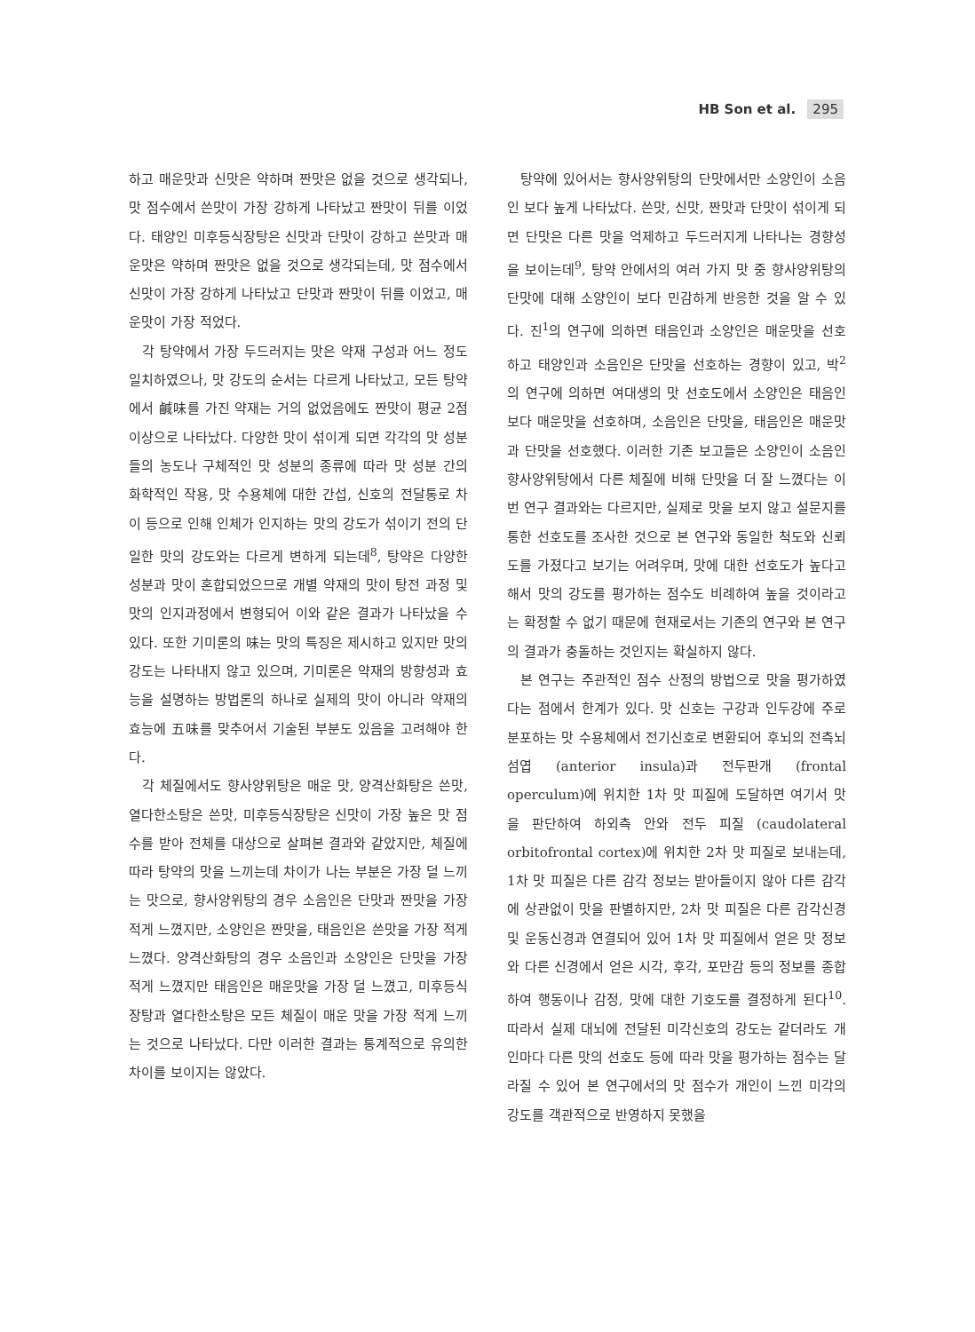HB Son et al. 295
하고 매운맛과 신맛은 약하며 짠맛은 없을 것으로 생각되나, 맛 점수에서 쓴맛이 가장 강하게 나타났고 짠맛이 뒤를 이었다. 태양인 미후등식장탕은 신맛과 단맛이 강하고 쓴맛과 매운맛은 약하며 짠맛은 없을 것으로 생각되는데, 맛 점수에서 신맛이 가장 강하게 나타났고 단맛과 짠맛이 뒤를 이었고, 매운맛이 가장 적었다.
각 탕약에서 가장 두드러지는 맛은 약재 구성과 어느 정도 일치하였으나, 맛 강도의 순서는 다르게 나타났고, 모든 탕약에서 鹹味를 가진 약재는 거의 없었음에도 짠맛이 평균 2점 이상으로 나타났다. 다양한 맛이 섞이게 되면 각각의 맛 성분들의 농도나 구체적인 맛 성분의 종류에 따라 맛 성분 간의 화학적인 작용, 맛 수용체에 대한 간섭, 신호의 전달통로 차이 등으로 인해 인체가 인지하는 맛의 강도가 섞이기 전의 단일한 맛의 강도와는 다르게 변하게 되는데<sup>8</sup>, 탕약은 다양한 성분과 맛이 혼합되었으므로 개별 약재의 맛이 탕전 과정 및 맛의 인지과정에서 변형되어 이와 같은 결과가 나타났을 수 있다. 또한 기미론의 味는 맛의 특징은 제시하고 있지만 맛의 강도는 나타내지 않고 있으며, 기미론은 약재의 방향성과 효능을 설명하는 방법론의 하나로 실제의 맛이 아니라 약재의 효능에 五味를 맞추어서 기술된 부분도 있음을 고려해야 한다.
각 체질에서도 향사양위탕은 매운 맛, 양격산화탕은 쓴맛, 열다한소탕은 쓴맛, 미후등식장탕은 신맛이 가장 높은 맛 점수를 받아 전체를 대상으로 살펴본 결과와 같았지만, 체질에 따라 탕약의 맛을 느끼는데 차이가 나는 부분은 가장 덜 느끼는 맛으로, 향사양위탕의 경우 소음인은 단맛과 짠맛을 가장 적게 느꼈지만, 소양인은 짠맛을, 태음인은 쓴맛을 가장 적게 느꼈다. 양격산화탕의 경우 소음인과 소양인은 단맛을 가장 적게 느꼈지만 태음인은 매운맛을 가장 덜 느꼈고, 미후등식장탕과 열다한소탕은 모든 체질이 매운 맛을 가장 적게 느끼는 것으로 나타났다. 다만 이러한 결과는 통계적으로 유의한 차이를 보이지는 않았다.
탕약에 있어서는 향사양위탕의 단맛에서만 소양인이 소음인 보다 높게 나타났다. 쓴맛, 신맛, 짠맛과 단맛이 섞이게 되면 단맛은 다른 맛을 억제하고 두드러지게 나타나는 경향성을 보이는데<sup>9</sup>, 탕약 안에서의 여러 가지 맛 중 향사양위탕의 단맛에 대해 소양인이 보다 민감하게 반응한 것을 알 수 있다. 진<sup>1</sup>의 연구에 의하면 태음인과 소양인은 매운맛을 선호하고 태양인과 소음인은 단맛을 선호하는 경향이 있고, 박<sup>2</sup>의 연구에 의하면 여대생의 맛 선호도에서 소양인은 태음인보다 매운맛을 선호하며, 소음인은 단맛을, 태음인은 매운맛과 단맛을 선호했다. 이러한 기존 보고들은 소양인이 소음인 향사양위탕에서 다른 체질에 비해 단맛을 더 잘 느꼈다는 이번 연구 결과와는 다르지만, 실제로 맛을 보지 않고 설문지를 통한 선호도를 조사한 것으로 본 연구와 동일한 척도와 신뢰도를 가졌다고 보기는 어려우며, 맛에 대한 선호도가 높다고 해서 맛의 강도를 평가하는 점수도 비례하여 높을 것이라고는 확정할 수 없기 때문에 현재로서는 기존의 연구와 본 연구의 결과가 충돌하는 것인지는 확실하지 않다.
본 연구는 주관적인 점수 산정의 방법으로 맛을 평가하였다는 점에서 한계가 있다. 맛 신호는 구강과 인두강에 주로 분포하는 맛 수용체에서 전기신호로 변환되어 후뇌의 전측뇌섬엽 (anterior insula)과 전두판개 (frontal operculum)에 위치한 1차 맛 피질에 도달하면 여기서 맛을 판단하여 하외측 안와 전두 피질 (caudolateral orbitofrontal cortex)에 위치한 2차 맛 피질로 보내는데, 1차 맛 피질은 다른 감각 정보는 받아들이지 않아 다른 감각에 상관없이 맛을 판별하지만, 2차 맛 피질은 다른 감각신경 및 운동신경과 연결되어 있어 1차 맛 피질에서 얻은 맛 정보와 다른 신경에서 얻은 시각, 후각, 포만감 등의 정보를 종합하여 행동이나 감정, 맛에 대한 기호도를 결정하게 된다<sup>10</sup>. 따라서 실제 대뇌에 전달된 미각신호의 강도는 같더라도 개인마다 다른 맛의 선호도 등에 따라 맛을 평가하는 점수는 달라질 수 있어 본 연구에서의 맛 점수가 개인이 느낀 미각의 강도를 객관적으로 반영하지 못했을